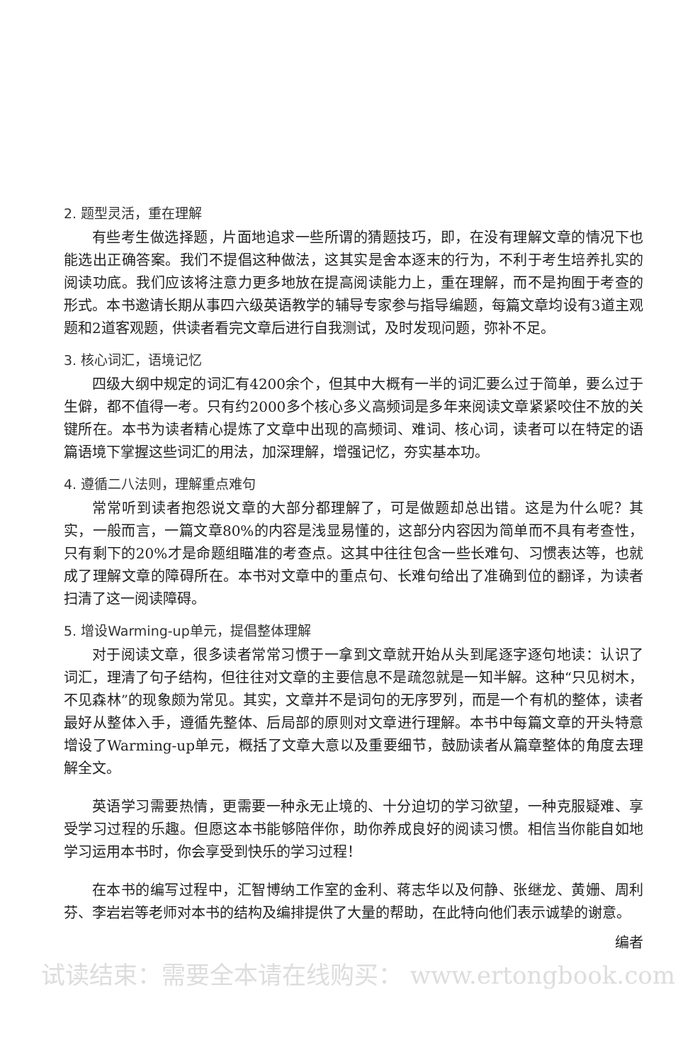2. 题型灵活，重在理解
有些考生做选择题，片面地追求一些所谓的猜题技巧，即，在没有理解文章的情况下也能选出正确答案。我们不提倡这种做法，这其实是舍本逐末的行为，不利于考生培养扎实的阅读功底。我们应该将注意力更多地放在提高阅读能力上，重在理解，而不是拘囿于考查的形式。本书邀请长期从事四六级英语教学的辅导专家参与指导编题，每篇文章均设有3道主观题和2道客观题，供读者看完文章后进行自我测试，及时发现问题，弥补不足。
3. 核心词汇，语境记忆
四级大纲中规定的词汇有4200余个，但其中大概有一半的词汇要么过于简单，要么过于生僻，都不值得一考。只有约2000多个核心多义高频词是多年来阅读文章紧紧咬住不放的关键所在。本书为读者精心提炼了文章中出现的高频词、难词、核心词，读者可以在特定的语篇语境下掌握这些词汇的用法，加深理解，增强记忆，夯实基本功。
4. 遵循二八法则，理解重点难句
常常听到读者抱怨说文章的大部分都理解了，可是做题却总出错。这是为什么呢？其实，一般而言，一篇文章80%的内容是浅显易懂的，这部分内容因为简单而不具有考查性，只有剩下的20%才是命题组瞄准的考查点。这其中往往包含一些长难句、习惯表达等，也就成了理解文章的障碍所在。本书对文章中的重点句、长难句给出了准确到位的翻译，为读者扫清了这一阅读障碍。
5. 增设Warming-up单元，提倡整体理解
对于阅读文章，很多读者常常习惯于一拿到文章就开始从头到尾逐字逐句地读：认识了词汇，理清了句子结构，但往往对文章的主要信息不是疏忽就是一知半解。这种“只见树木，不见森林”的现象颇为常见。其实，文章并不是词句的无序罗列，而是一个有机的整体，读者最好从整体入手，遵循先整体、后局部的原则对文章进行理解。本书中每篇文章的开头特意增设了Warming-up单元，概括了文章大意以及重要细节，鼓励读者从篇章整体的角度去理解全文。
英语学习需要热情，更需要一种永无止境的、十分迫切的学习欲望，一种克服疑难、享受学习过程的乐趣。但愿这本书能够陪伴你，助你养成良好的阅读习惯。相信当你能自如地学习运用本书时，你会享受到快乐的学习过程！
在本书的编写过程中，汇智博纳工作室的金利、蒋志华以及何静、张继龙、黄姗、周利芬、李岩岩等老师对本书的结构及编排提供了大量的帮助，在此特向他们表示诚挚的谢意。
编者
试读结束：需要全本请在线购买： www.ertongbook.com